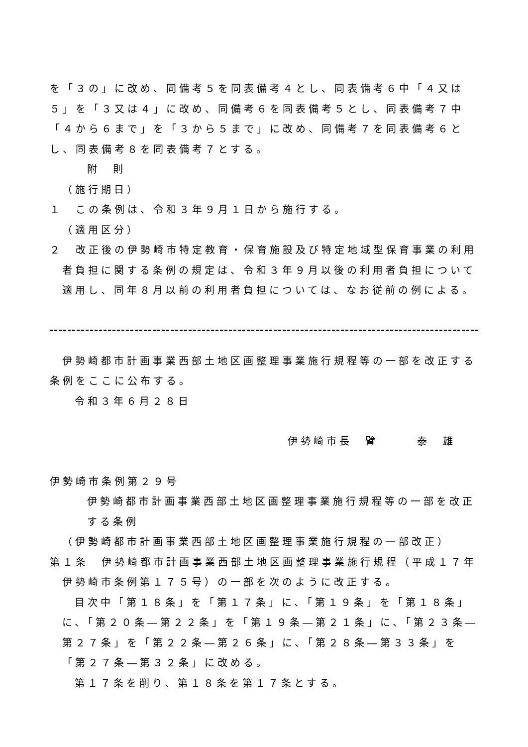を「３の」に改め、同備考５を同表備考４とし、同表備考６中「４又は５」を「３又は４」に改め、同備考６を同表備考５とし、同表備考７中「４から６まで」を「３から５まで」に改め、同備考７を同表備考６とし、同表備考８を同表備考７とする。
附　則
（施行期日）
１　この条例は、令和３年９月１日から施行する。
（適用区分）
２　改正後の伊勢崎市特定教育・保育施設及び特定地域型保育事業の利用者負担に関する条例の規定は、令和３年９月以後の利用者負担について適用し、同年８月以前の利用者負担については、なお従前の例による。
伊勢崎都市計画事業西部土地区画整理事業施行規程等の一部を改正する条例をここに公布する。
令和３年６月２８日
伊勢崎市長　臂　　　泰　雄
伊勢崎市条例第２９号
伊勢崎都市計画事業西部土地区画整理事業施行規程等の一部を改正する条例
（伊勢崎都市計画事業西部土地区画整理事業施行規程の一部改正）
第１条　伊勢崎都市計画事業西部土地区画整理事業施行規程（平成１７年伊勢崎市条例第１７５号）の一部を次のように改正する。
目次中「第１８条」を「第１７条」に、「第１９条」を「第１８条」に、「第２０条―第２２条」を「第１９条―第２１条」に、「第２３条―第２７条」を「第２２条―第２６条」に、「第２８条―第３３条」を「第２７条―第３２条」に改める。
第１７条を削り、第１８条を第１７条とする。